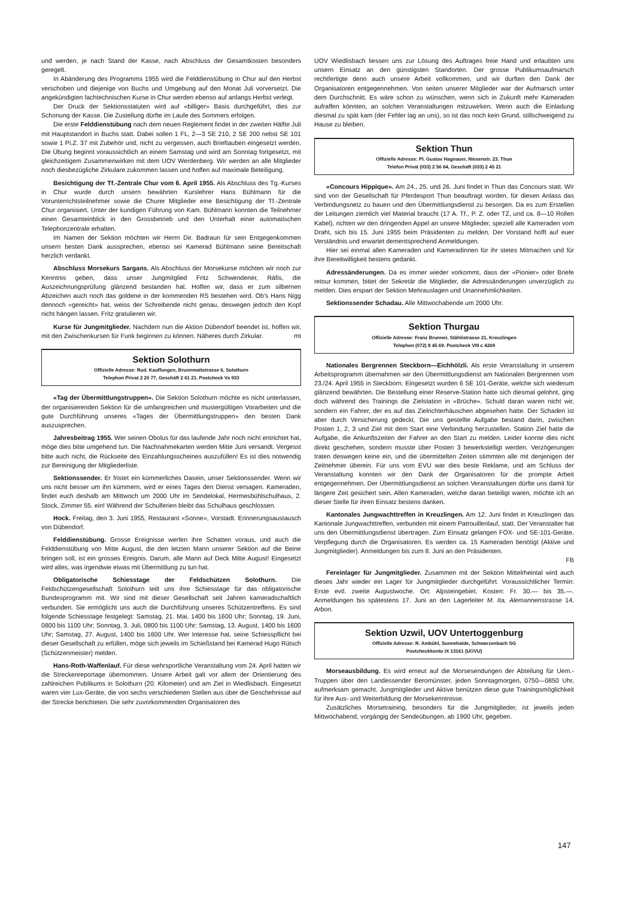und werden, je nach Stand der Kasse, nach Abschluss der Gesamtkosten besonders geregelt.
In Abänderung des Programms 1955 wird die Felddienstübung in Chur auf den Herbst verschoben und diejenige von Buchs und Umgebung auf den Monat Juli vorversetzt. Die angekündigten fachtechnischen Kurse in Chur werden ebenso auf anfangs Herbst verlegt.
Der Druck der Sektionsstatuten wird auf «billiger» Basis durchgeführt, dies zur Schonung der Kasse. Die Zustellung dürfte im Laufe des Sommers erfolgen.
Die erste Felddienstübung nach dem neuen Reglement findet in der zweiten Hälfte Juli mit Hauptstandort in Buchs statt. Dabei sollen 1 FL, 2—3 SE 210, 2 SE 200 nebst SE 101 sowie 1 Pi.Z. 37 mit Zubehör und, nicht zu vergessen, auch Brieftauben eingesetzt werden. Die Übung beginnt voraussichtlich an einem Samstag und wird am Sonntag fortgesetzt, mit gleichzeitigem Zusammenwirken mit dem UOV Werdenberg. Wir werden an alle Mitglieder noch diesbezügliche Zirkulare zukommen lassen und hoffen auf maximale Beteiligung.
Besichtigung der Tf.-Zentrale Chur vom 6. April 1955. Als Abschluss des Tg.-Kurses in Chur wurde durch unsern bewährten Kurslehrer Hans Bühlmann für die Vorunterrichtsteilnehmer sowie die Churer Mitglieder eine Besichtigung der Tf.-Zentrale Chur organisiert. Unter der kundigen Führung von Kam. Bühlmann konnten die Teilnehmer einen Gesamteinblick in den Grossbetrieb und den Unterhalt einer automatischen Telephonzentrale erhalten.
Im Namen der Sektion möchten wir Herrn Dir. Badraun für sein Entgegenkommen unsern besten Dank aussprechen, ebenso sei Kamerad Bühlmann seine Bereitschaft herzlich verdankt.
Abschluss Morsekurs Sargans. Als Abschluss der Morsekurse möchten wir noch zur Kenntnis geben, dass unser Jungmitglied Fritz Schwendener, Räfis, die Auszeichnungsprüfung glänzend bestanden hat. Hoffen wir, dass er zum silbernen Abzeichen auch noch das goldene in der kommenden RS bestehen wird. Ob's Hans Nigg dennoch «gereicht» hat, weiss der Schreibende nicht genau, deswegen jedoch den Kopf nicht hängen lassen. Fritz gratulieren wir.
Kurse für Jungmitglieder. Nachdem nun die Aktion Dübendorf beendet ist, hoffen wir, mit den Zwischenkursen für Funk beginnen zu können. Näheres durch Zirkular. mt
Sektion Solothurn
Offizielle Adresse: Rud. Kauffungen, Brunnmattstrasse 6, Solothurn
Telephon Privat 2 20 77, Geschäft 2 61 21. Postcheck Va 933
«Tag der Übermittlungstruppen». Die Sektion Solothurn möchte es nicht unterlassen, der organisierenden Sektion für die umfangreichen und mustergültigen Vorarbeiten und die gute Durchführung unseres «Tages der Übermittlungstruppen» den besten Dank auszusprechen.
Jahresbeitrag 1955. Wer seinen Obolus für das laufende Jahr noch nicht entrichtet hat, möge dies bitte umgehend tun. Die Nachnahmekarten werden Mitte Juni versandt. Vergesst bitte auch nicht, die Rückseite des Einzahlungsscheines auszufüllen! Es ist dies notwendig zur Bereinigung der Mitgliederliste.
Sektionssender. Er fristet ein kümmerliches Dasein, unser Sektionssender. Wenn wir uns nicht besser um ihn kümmern, wird er eines Tages den Dienst versagen. Kameraden, findet euch deshalb am Mittwoch um 2000 Uhr im Sendelokal, Hermesbühlschulhaus, 2. Stock, Zimmer 55. ein! Während der Schulferien bleibt das Schulhaus geschlossen.
Hock. Freitag, den 3. Juni 1955, Restaurant «Sonne», Vorstadt. Erinnerungsaustausch von Dübendorf.
Felddienstübung. Grosse Ereignisse werfen ihre Schatten voraus, und auch die Felddienstübung von Mitte August, die den letzten Mann unserer Sektion auf die Beine bringen soll, ist ein grosses Ereignis. Darum, alle Mann auf Deck Mitte August! Eingesetzt wird alles, was irgendwie etwas mit Übermittlung zu tun hat.
Obligatorische Schiesstage der Feldschützen Solothurn. Die Feldschützengesellschaft Solothurn teilt uns ihre Schiesstage für das obligatorische Bundesprogramm mit. Wir sind mit dieser Gesellschaft seit Jahren kameradschaftlich verbunden. Sie ermöglicht uns auch die Durchführung unseres Schützentreffens. Es sind folgende Schiesstage festgelegt: Samstag, 21. Mai, 1400 bis 1600 Uhr; Sonntag, 19. Juni, 0800 bis 1100 Uhr; Sonntag, 3. Juli, 0800 bis 1100 Uhr; Samstag, 13. August, 1400 bis 1600 Uhr; Samstag, 27. August, 1400 bis 1600 Uhr. Wer Interesse hat, seine Schiesspflicht bei dieser Gesellschaft zu erfüllen, möge sich jeweils im Schießstand bei Kamerad Hugo Rütsch (Schützenmeister) melden.
Hans-Roth-Waffenlauf. Für diese wehrsportliche Veranstaltung vom 24. April hatten wir die Streckenreportage übernommen. Unsere Arbeit galt vor allem der Orientierung des zahlreichen Publikums in Solothurn (20. Kilometer) und am Ziel in Wiedlisbach. Eingesetzt waren vier Lux-Geräte, die von sechs verschiedenen Stellen aus über die Geschehnisse auf der Strecke berichteten. Die sehr zuvorkommenden Organisatoren des
UOV Wiedlisbach liessen uns zur Lösung des Auftrages freie Hand und erlaubten uns unsern Einsatz an den günstigsten Standorten. Der grosse Publikumsaufmarsch rechtfertigte denn auch unsere Arbeit vollkommen, und wir durften den Dank der Organisatoren entgegennehmen. Von seiten unserer Mitglieder war der Aufmarsch unter dem Durchschnitt. Es wäre schon zu wünschen, wenn sich in Zukunft mehr Kameraden aufraffen könnten, an solchen Veranstaltungen mitzuwirken. Wenn auch die Einladung diesmal zu spät kam (der Fehler lag an uns), so ist das noch kein Grund, stillschweigend zu Hause zu bleiben.
Sektion Thun
Offizielle Adresse: Pl. Gustav Hagnauer, Niesenstr. 23. Thun
Telefon Privat (033) 2 56 64, Geschäft (033) 2 45 21
«Concours Hippique». Am 24., 25. und 26. Juni findet in Thun das Concours statt. Wir sind von der Gesellschaft für Pferdesport Thun beauftragt worden, für diesen Anlass das Verbindungsnetz zu bauen und den Übermittlungsdienst zu besorgen. Da es zum Erstellen der Leitungen ziemlich viel Material braucht (17 A. Tf., P. Z. oder TZ, und ca. 8—10 Rollen Kabel), richten wir den dringenden Appel an unsere Mitglieder, speziell alle Kameraden vom Draht, sich bis 15. Juni 1955 beim Präsidenten zu melden. Der Vorstand hofft auf euer Verständnis und erwartet dementsprechend Anmeldungen.
Hier sei einmal allen Kameraden und Kameradinnen für ihr stetes Mitmachen und für ihre Bereitwilligkeit bestens gedankt.
Adressänderungen. Da es immer wieder vorkommt, dass der «Pionier» oder Briefe retour kommen, bittet der Sekretär die Mitglieder, die Adressänderungen unverzüglich zu melden. Dies erspart der Sektion Mehrauslagen und Unannehmlichkeiten.
Sektionssender Schadau. Alle Mittwochabende um 2000 Uhr.
Sektion Thurgau
Offizielle Adresse: Franz Brunner, Stählistrasse 21, Kreuzlingen
Telephon (072) 8 45 69. Postcheck VIII c 4269
Nationales Bergrennen Steckborn—Eichhölzli. Als erste Veranstaltung in unserem Arbeitsprogramm übernahmen wir den Übermittlungsdienst am Nationalen Bergrennen vom 23./24. April 1955 in Steckborn. Eingesetzt wurden 6 SE 101-Geräte, welche sich wiederum glänzend bewährten. Die Bestellung einer Reserve-Station hatte sich diesmal gelohnt, ging doch während des Trainings die Zielstation in «Brüche». Schuld daran waren nicht wir, sondern ein Fahrer, der es auf das Zielrichterhäuschen abgesehen hatte. Der Schaden ist aber durch Versicherung gedeckt. Die uns gestellte Aufgabe bestand darin, zwischen Posten 1, 2, 3 und Ziel mit dem Start eine Verbindung herzustellen. Station Ziel hatte die Aufgabe, die Ankunftszeiten der Fahrer an den Start zu melden. Leider konnte dies nicht direkt geschehen, sondern musste über Posten 3 bewerkstelligt werden. Verzögerungen traten deswegen keine ein, und die übermittelten Zeiten stimmten alle mit denjenigen der Zeitnehmer überein. Für uns vom EVU war dies beste Reklame, und am Schluss der Veranstaltung konnten wir den Dank der Organisatoren für die prompte Arbeit entgegennehmen. Der Übermittlungsdienst an solchen Veranstaltungen dürfte uns damit für längere Zeit gesichert sein. Allen Kameraden, welche daran beteiligt waren, möchte ich an dieser Stelle für ihren Einsatz bestens danken.
Kantonales Jungwachttreffen in Kreuzlingen. Am 12. Juni findet in Kreuzlingen das Kantonale Jungwachttreffen, verbunden mit einem Patrouillenlauf, statt. Der Veranstalter hat uns den Übermittlungsdienst übertragen. Zum Einsatz gelangen FOX- und SE-101-Geräte. Verpflegung durch die Organisatoren. Es werden ca. 15 Kameraden benötigt (Aktive und Jungmitglieder). Anmeldungen bis zum 8. Juni an den Präsidenten.
FB
Fereinlager für Jungmitglieder. Zusammen mit der Sektion Mittelrheintal wird auch dieses Jahr wieder ein Lager für Jungmitglieder durchgeführt. Voraussichtlicher Termin: Erste evtl. zweite Augustwoche. Ort: Alpsteingebiet. Kosten: Fr. 30.— bis 35.—. Anmeldungen bis spätestens 17. Juni an den Lagerleiter M. Ita, Alemannenstrasse 14, Arbon.
Sektion Uzwil, UOV Untertoggenburg
Offizielle Adresse: R. Ambühl, Sunnehalde, Schwarzenbach SG
Postcheckkonto IX 13161 (UOVU)
Morseausbildung. Es wird erneut auf die Morsesendungen der Abteilung für Uem.-Truppen über den Landessender Beromünster, jeden Sonntagmorgen, 0750—0850 Uhr, aufmerksam gemacht. Jungmitglieder und Aktive benützen diese gute Trainingsmöglichkeit für ihre Aus- und Weiterbildung der Morsekenntnisse.
Zusätzliches Morsetraining, besonders für die Jungmitglieder, ist jeweils jeden Mittwochabend, vorgängig der Sendeübungen, ab 1900 Uhr, gegeben.
147